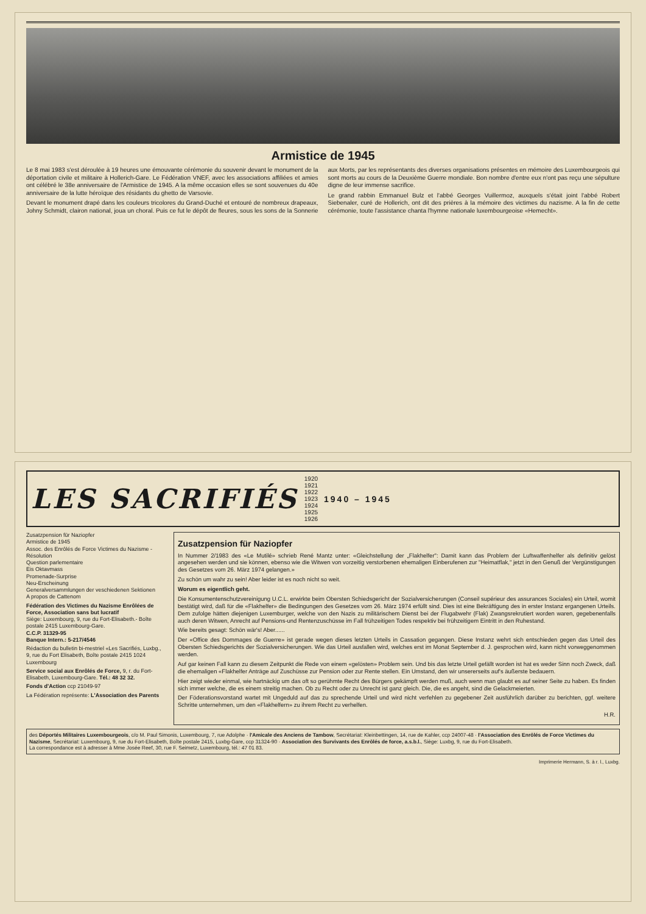Armistice de 1945
Le 8 mai 1983 s'est déroulée à 19 heures une émouvante cérémonie du souvenir devant le monument de la déportation civile et militaire à Hollerich-Gare. Le Fédération VNEF, avec les associations affiliées et amies ont célébré le 38e anniversaire de l'Armistice de 1945. A la même occasion elles se sont souvenues du 40e anniversaire de la lutte héroïque des résidants du ghetto de Varsovie.
Devant le monument drapé dans les couleurs tricolores du Grand-Duché et entouré de nombreux drapeaux, Johny Schmidt, clairon national, joua un choral. Puis ce fut le dépôt de fleures, sous les sons de la Sonnerie aux Morts, par les représentants des diverses organisations présentes en mémoire des Luxembourgeois qui sont morts au cours de la Deuxième Guerre mondiale. Bon nombre d'entre eux n'ont pas reçu une sépulture digne de leur immense sacrifice.
Le grand rabbin Emmanuel Bulz et l'abbé Georges Vuillermoz, auxquels s'était joint l'abbé Robert Siebenaler, curé de Hollerich, ont dit des prières à la mémoire des victimes du nazisme. A la fin de cette cérémonie, toute l'assistance chanta l'hymne nationale luxembourgeoise «Hemecht».
LES SACRIFIÉS 1920
1921
1922
1923
1924
1925
1926 1940 – 1945
Zusatzpension für Naziopfer
Armistice de 1945
Assoc. des Enrôlés de Force Victimes du Nazisme - Résolution
Question parlementaire
Eis Oktavmass
Promenade-Surprise
Neu-Erscheinung
Generalversammlungen der veschiedenen Sektionen
A propos de Cattenom
Fédération des Victimes du Nazisme Enrôlées de Force, Association sans but lucratif
Siège: Luxembourg, 9, rue du Fort-Elisabeth.- Boîte postale 2415 Luxembourg-Gare.
C.C.P. 31329-95
Banque Intern.: 5-217/4546
Rédaction du bulletin bi-mestriel «Les Sacrifiés, Luxbg., 9, rue du Fort Elisabeth, Boîte postale 2415 1024 Luxembourg
Service social aux Enrôlés de Force, 9, r. du Fort-Elisabeth, Luxembourg-Gare. Tél.: 48 32 32.
Fonds d'Action ccp 21049-97
La Fédération représente: L'Association des Parents
Zusatzpension für Naziopfer
In Nummer 2/1983 des «Le Mutilé» schrieb René Mantz unter: «Gleichstellung der „Flakhelfer": Damit kann das Problem der Luftwaffenhelfer als definitiv gelöst angesehen werden und sie können, ebenso wie die Witwen von vorzeitig verstorbenen ehemaligen Einberufenen zur "Heimatflak," jetzt in den Genuß der Vergünstigungen des Gesetzes vom 26. März 1974 gelangen.»
Zu schön um wahr zu sein! Aber leider ist es noch nicht so weit.
Worum es eigentlich geht.
Die Konsumentenschutzvereinigung U.C.L. erwirkte beim Obersten Schiedsgericht der Sozialversicherungen (Conseil supérieur des assurances Sociales) ein Urteil, womit bestätigt wird, daß für die «Flakhelfer» die Bedingungen des Gesetzes vom 26. März 1974 erfüllt sind. Dies ist eine Bekräftigung des in erster Instanz ergangenen Urteils. Dem zufolge hätten diejenigen Luxemburger, welche von den Nazis zu militärischem Dienst bei der Flugabwehr (Flak) Zwangsrekrutiert worden waren, gegebenenfalls auch deren Witwen, Anrecht auf Pensions-und Rentenzuschüsse im Fall frühzeitigen Todes respektiv bei frühzeitigem Eintritt in den Ruhestand.
Wie bereits gesagt: Schön wär's! Aber......
Der «Office des Dommages de Guerre» ist gerade wegen dieses letzten Urteils in Cassation gegangen. Diese Instanz wehrt sich entschieden gegen das Urteil des Obersten Schiedsgerichts der Sozialversicherungen. Wie das Urteil ausfallen wird, welches erst im Monat September d. J. gesprochen wird, kann nicht vorweggenommen werden.
Auf gar keinen Fall kann zu diesem Zeitpunkt die Rede von einem «gelösten» Problem sein. Und bis das letzte Urteil gefällt worden ist hat es weder Sinn noch Zweck, daß die ehemaligen «Flakhelfer Anträge auf Zuschüsse zur Pension oder zur Rente stellen. Ein Umstand, den wir unsererseits auf's äußerste bedauern.
Hier zeigt wieder einmal, wie hartnäckig um das oft so gerühmte Recht des Bürgers gekämpft werden muß, auch wenn man glaubt es auf seiner Seite zu haben. Es finden sich immer welche, die es einem streitig machen. Ob zu Recht oder zu Unrecht ist ganz gleich. Die, die es angeht, sind die Gelackmeierten.
Der Föderationsvorstand wartet mit Ungeduld auf das zu sprechende Urteil und wird nicht verfehlen zu gegebener Zeit ausführlich darüber zu berichten, ggf. weitere Schritte unternehmen, um den «Flakhelfern» zu ihrem Recht zu verhelfen.
H.R.
des Déportés Militaires Luxembourgeois, c/o M. Paul Simonis, Luxembourg, 7, rue Adolphe · l'Amicale des Anciens de Tambow, Secrétariat: Kleinbettingen, 14, rue de Kahler, ccp 24007-48 · l'Association des Enrôlés de Force Victimes du Nazisme, Secrétariat: Luxembourg, 9, rue du Fort-Elisabeth, Boîte postale 2415, Luxbg-Gare, ccp 31324-90 · Association des Survivants des Enrôlés de force, a.s.b.l., Siège: Luxbg, 9, rue du Fort-Elisabeth.
La correspondance est à adresser à Mme Josée Reef, 30, rue F. Seimetz, Luxembourg, tél.: 47 01 83.
Imprimerie Hermann, S. à r. l., Luxbg.